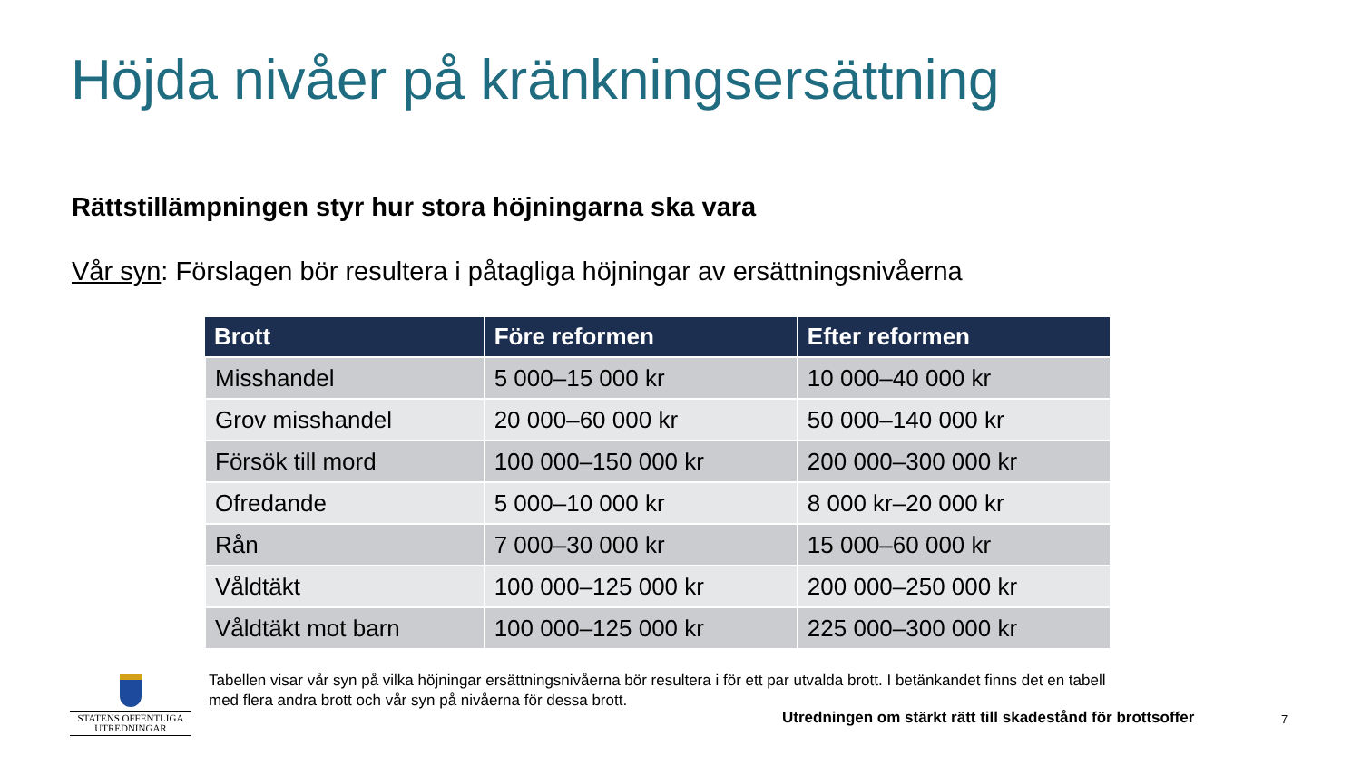Höjda nivåer på kränkningsersättning
Rättstillämpningen styr hur stora höjningarna ska vara
Vår syn: Förslagen bör resultera i påtagliga höjningar av ersättningsnivåerna
| Brott | Före reformen | Efter reformen |
| --- | --- | --- |
| Misshandel | 5 000–15 000 kr | 10 000–40 000 kr |
| Grov misshandel | 20 000–60 000 kr | 50 000–140 000 kr |
| Försök till mord | 100 000–150 000 kr | 200 000–300 000 kr |
| Ofredande | 5 000–10 000 kr | 8 000 kr–20 000 kr |
| Rån | 7 000–30 000 kr | 15 000–60 000 kr |
| Våldtäkt | 100 000–125 000 kr | 200 000–250 000 kr |
| Våldtäkt mot barn | 100 000–125 000 kr | 225 000–300 000 kr |
Tabellen visar vår syn på vilka höjningar ersättningsnivåerna bör resultera i för ett par utvalda brott. I betänkandet finns det en tabell med flera andra brott och vår syn på nivåerna för dessa brott.
STATENS OFFENTLIGA
UTREDNINGAR
Utredningen om stärkt rätt till skadestånd för brottsoffer
7